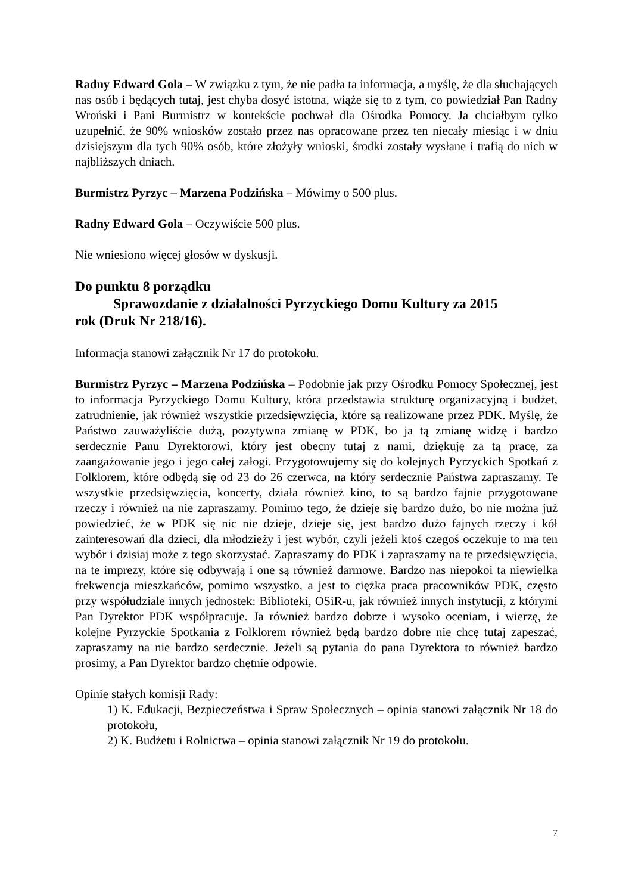Radny Edward Gola – W związku z tym, że nie padła ta informacja, a myślę, że dla słuchających nas osób i będących tutaj, jest chyba dosyć istotna, wiąże się to z tym, co powiedział Pan Radny Wroński i Pani Burmistrz w kontekście pochwał dla Ośrodka Pomocy. Ja chciałbym tylko uzupełnić, że 90% wniosków zostało przez nas opracowane przez ten niecały miesiąc i w dniu dzisiejszym dla tych 90% osób, które złożyły wnioski, środki zostały wysłane i trafią do nich w najbliższych dniach.
Burmistrz Pyrzyc – Marzena Podzińska – Mówimy o 500 plus.
Radny Edward Gola – Oczywiście 500 plus.
Nie wniesiono więcej głosów w dyskusji.
Do punktu 8 porządku
Sprawozdanie z działalności Pyrzyckiego Domu Kultury za 2015
rok (Druk Nr 218/16).
Informacja stanowi załącznik Nr 17 do protokołu.
Burmistrz Pyrzyc – Marzena Podzińska – Podobnie jak przy Ośrodku Pomocy Społecznej, jest to informacja Pyrzyckiego Domu Kultury, która przedstawia strukturę organizacyjną i budżet, zatrudnienie, jak również wszystkie przedsięwzięcia, które są realizowane przez PDK. Myślę, że Państwo zauważyliście dużą, pozytywna zmianę w PDK, bo ja tą zmianę widzę i bardzo serdecznie Panu Dyrektorowi, który jest obecny tutaj z nami, dziękuję za tą pracę, za zaangażowanie jego i jego całej załogi. Przygotowujemy się do kolejnych Pyrzyckich Spotkań z Folklorem, które odbędą się od 23 do 26 czerwca, na który serdecznie Państwa zapraszamy. Te wszystkie przedsięwzięcia, koncerty, działa również kino, to są bardzo fajnie przygotowane rzeczy i również na nie zapraszamy. Pomimo tego, że dzieje się bardzo dużo, bo nie można już powiedzieć, że w PDK się nic nie dzieje, dzieje się, jest bardzo dużo fajnych rzeczy i kół zainteresowań dla dzieci, dla młodzieży i jest wybór, czyli jeżeli ktoś czegoś oczekuje to ma ten wybór i dzisiaj może z tego skorzystać. Zapraszamy do PDK i zapraszamy na te przedsięwzięcia, na te imprezy, które się odbywają i one są również darmowe. Bardzo nas niepokoi ta niewielka frekwencja mieszkańców, pomimo wszystko, a jest to ciężka praca pracowników PDK, często przy współudziale innych jednostek: Biblioteki, OSiR-u, jak również innych instytucji, z którymi Pan Dyrektor PDK współpracuje. Ja również bardzo dobrze i wysoko oceniam, i wierzę, że kolejne Pyrzyckie Spotkania z Folklorem również będą bardzo dobre nie chcę tutaj zapeszać, zapraszamy na nie bardzo serdecznie. Jeżeli są pytania do pana Dyrektora to również bardzo prosimy, a Pan Dyrektor bardzo chętnie odpowie.
Opinie stałych komisji Rady:
1) K. Edukacji, Bezpieczeństwa i Spraw Społecznych – opinia stanowi załącznik Nr 18 do protokołu,
2) K. Budżetu i Rolnictwa – opinia stanowi załącznik Nr 19 do protokołu.
7